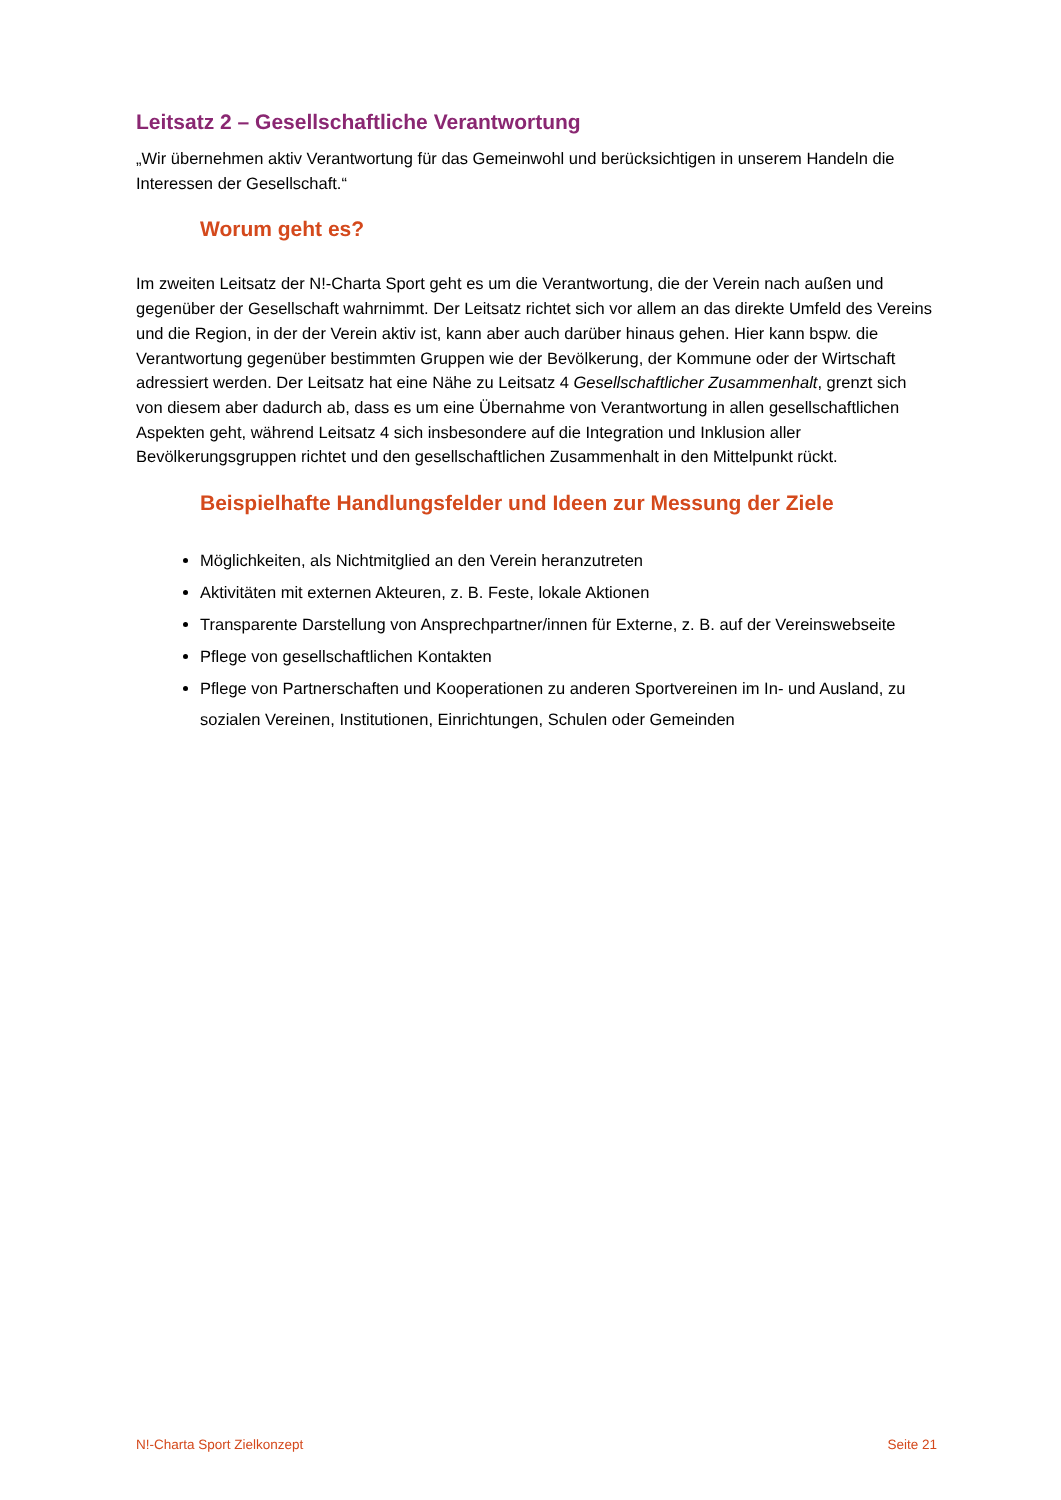Leitsatz 2 – Gesellschaftliche Verantwortung
„Wir übernehmen aktiv Verantwortung für das Gemeinwohl und berücksichtigen in unserem Handeln die Interessen der Gesellschaft.“
Worum geht es?
Im zweiten Leitsatz der N!-Charta Sport geht es um die Verantwortung, die der Verein nach außen und gegenüber der Gesellschaft wahrnimmt. Der Leitsatz richtet sich vor allem an das direkte Umfeld des Vereins und die Region, in der der Verein aktiv ist, kann aber auch darüber hinaus gehen. Hier kann bspw. die Verantwortung gegenüber bestimmten Gruppen wie der Bevölkerung, der Kommune oder der Wirtschaft adressiert werden. Der Leitsatz hat eine Nähe zu Leitsatz 4 Gesellschaftlicher Zusammenhalt, grenzt sich von diesem aber dadurch ab, dass es um eine Übernahme von Verantwortung in allen gesellschaftlichen Aspekten geht, während Leitsatz 4 sich insbesondere auf die Integration und Inklusion aller Bevölkerungsgruppen richtet und den gesellschaftlichen Zusammenhalt in den Mittelpunkt rückt.
Beispielhafte Handlungsfelder und Ideen zur Messung der Ziele
Möglichkeiten, als Nichtmitglied an den Verein heranzutreten
Aktivitäten mit externen Akteuren, z. B. Feste, lokale Aktionen
Transparente Darstellung von Ansprechpartner/innen für Externe, z. B. auf der Vereinswebseite
Pflege von gesellschaftlichen Kontakten
Pflege von Partnerschaften und Kooperationen zu anderen Sportvereinen im In- und Ausland, zu sozialen Vereinen, Institutionen, Einrichtungen, Schulen oder Gemeinden
N!-Charta Sport Zielkonzept Seite 21